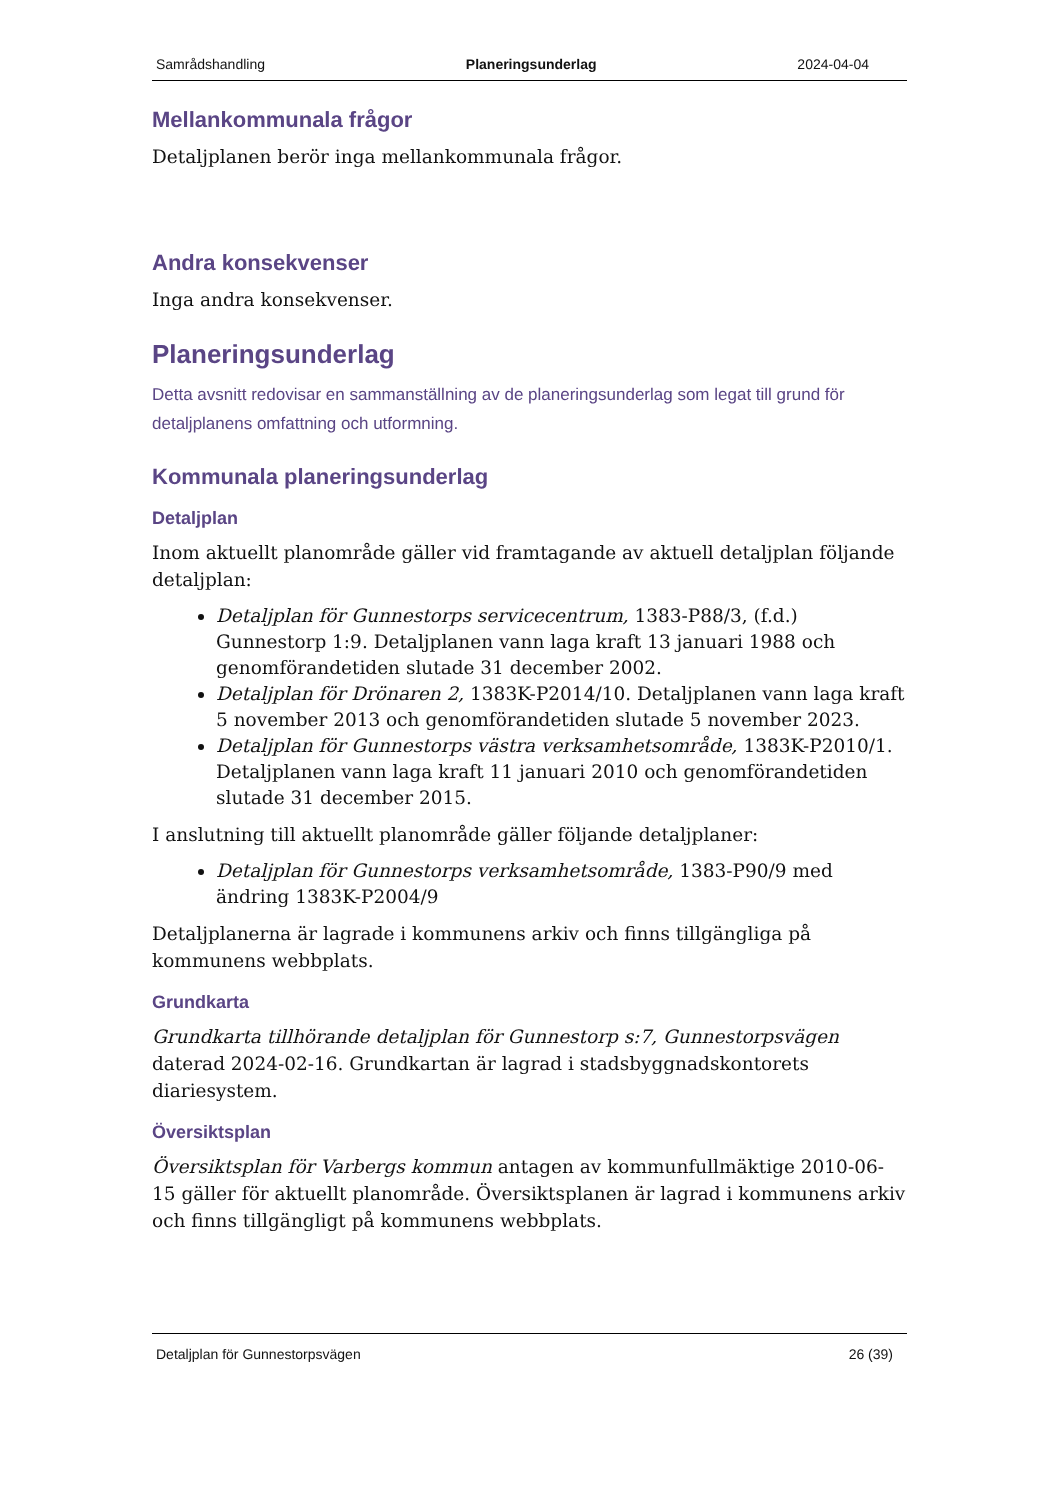Samrådshandling Planeringsunderlag 2024-04-04
Mellankommunala frågor
Detaljplanen berör inga mellankommunala frågor.
Andra konsekvenser
Inga andra konsekvenser.
Planeringsunderlag
Detta avsnitt redovisar en sammanställning av de planeringsunderlag som legat till grund för detaljplanens omfattning och utformning.
Kommunala planeringsunderlag
Detaljplan
Inom aktuellt planområde gäller vid framtagande av aktuell detaljplan följande detaljplan:
Detaljplan för Gunnestorps servicecentrum, 1383-P88/3, (f.d.) Gunnestorp 1:9. Detaljplanen vann laga kraft 13 januari 1988 och genomförandetiden slutade 31 december 2002.
Detaljplan för Drönaren 2, 1383K-P2014/10. Detaljplanen vann laga kraft 5 november 2013 och genomförandetiden slutade 5 november 2023.
Detaljplan för Gunnestorps västra verksamhetsområde, 1383K-P2010/1. Detaljplanen vann laga kraft 11 januari 2010 och genomförandetiden slutade 31 december 2015.
I anslutning till aktuellt planområde gäller följande detaljplaner:
Detaljplan för Gunnestorps verksamhetsområde, 1383-P90/9 med ändring 1383K-P2004/9
Detaljplanerna är lagrade i kommunens arkiv och finns tillgängliga på kommunens webbplats.
Grundkarta
Grundkarta tillhörande detaljplan för Gunnestorp s:7, Gunnestorpsvägen daterad 2024-02-16. Grundkartan är lagrad i stadsbyggnadskontorets diariesystem.
Översiktsplan
Översiktsplan för Varbergs kommun antagen av kommunfullmäktige 2010-06-15 gäller för aktuellt planområde. Översiktsplanen är lagrad i kommunens arkiv och finns tillgängligt på kommunens webbplats.
Detaljplan för Gunnestorpsvägen 26 (39)